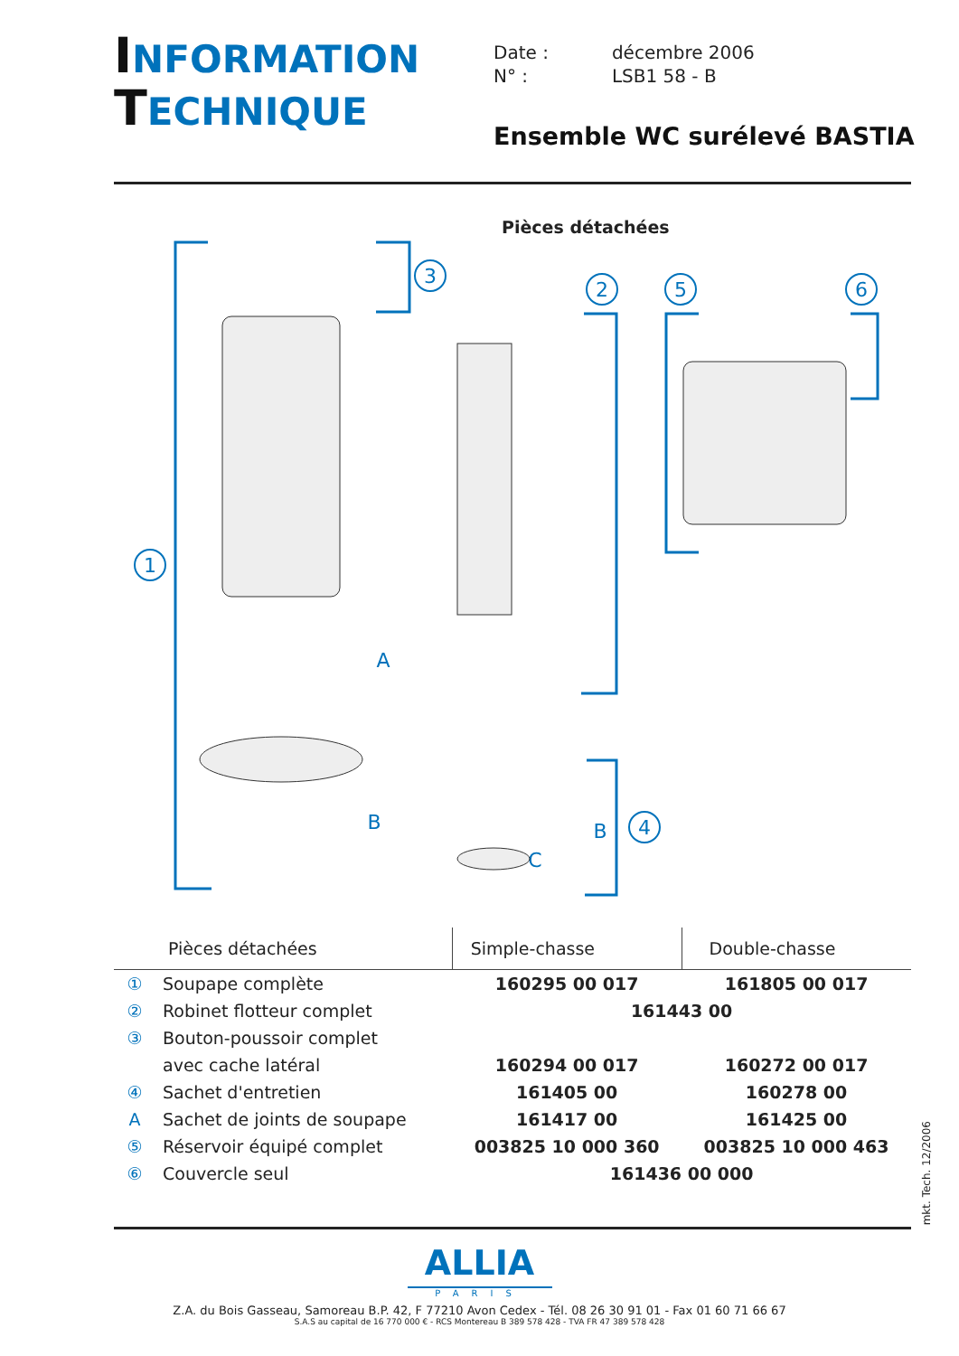INFORMATION
TECHNIQUE
| Date : | décembre 2006 |
| N° : | LSB1 58 - B |
Ensemble WC surélevé BASTIA
Pièces détachées
1
3
2
5
6
4
A
B
B
C
| Pièces détachées | | Simple-chasse | Double-chasse |
| --- | --- | --- | --- |
| ① | Soupape complète | 160295 00 017 | 161805 00 017 |
| ② | Robinet flotteur complet | 161443 00 | |
| ③ | Bouton-poussoir complet | | |
| | avec cache latéral | 160294 00 017 | 160272 00 017 |
| ④ | Sachet d'entretien | 161405 00 | 160278 00 |
| A | Sachet de joints de soupape | 161417 00 | 161425 00 |
| ⑤ | Réservoir équipé complet | 003825 10 000 360 | 003825 10 000 463 |
| ⑥ | Couvercle seul | 161436 00 000 | |
mkt. Tech. 12/2006
ALLIA
PARIS
Z.A. du Bois Gasseau, Samoreau B.P. 42, F 77210 Avon Cedex - Tél. 08 26 30 91 01 - Fax 01 60 71 66 67
S.A.S au capital de 16 770 000 € - RCS Montereau B 389 578 428 - TVA FR 47 389 578 428